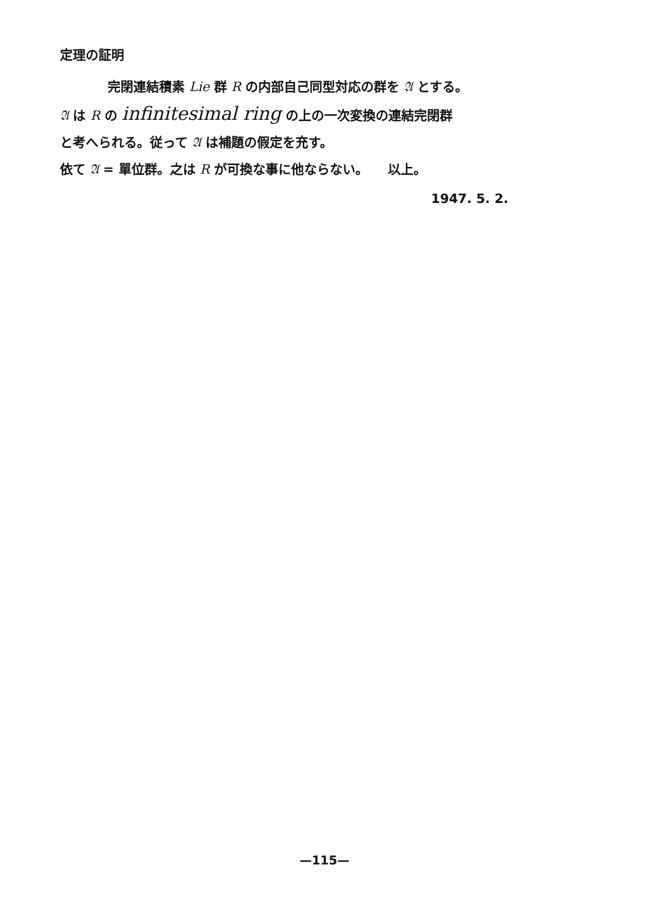定理の証明
完閉連結積素 Lie 群 R の内部自己同型対応の群を 𝔄 とする。
𝔄 は R の infinitesimal ring の上の一次変換の連結完閉群
と考へられる。従って 𝔄 は補題の假定を充す。
依て 𝔄 = 單位群。之は R が可換な事に他ならない。　　以上。
1947. 5. 2.
—115—